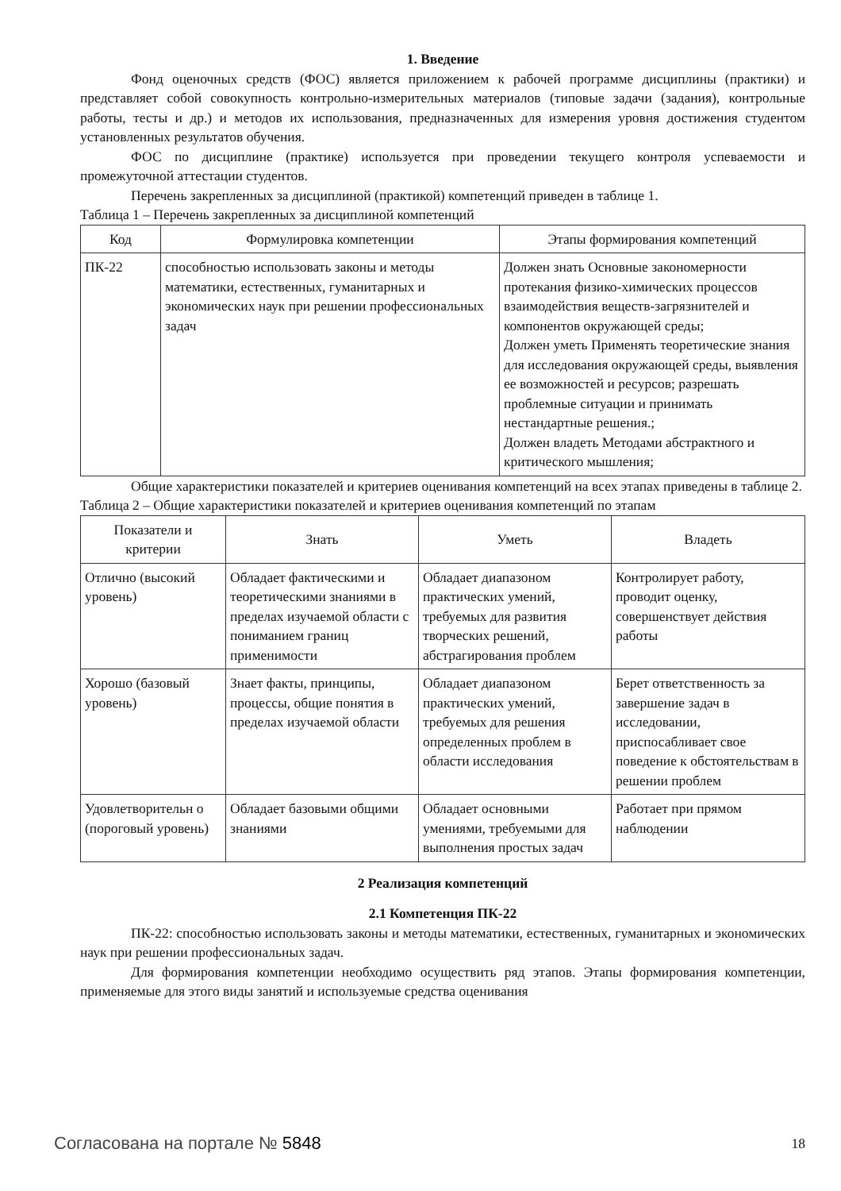1. Введение
Фонд оценочных средств (ФОС) является приложением к рабочей программе дисциплины (практики) и представляет собой совокупность контрольно-измерительных материалов (типовые задачи (задания), контрольные работы, тесты и др.) и методов их использования, предназначенных для измерения уровня достижения студентом установленных результатов обучения.
ФОС по дисциплине (практике) используется при проведении текущего контроля успеваемости и промежуточной аттестации студентов.
Перечень закрепленных за дисциплиной (практикой) компетенций приведен в таблице 1.
Таблица 1 – Перечень закрепленных за дисциплиной компетенций
| Код | Формулировка компетенции | Этапы формирования компетенций |
| --- | --- | --- |
| ПК-22 | способностью использовать законы и методы математики, естественных, гуманитарных и экономических наук при решении профессиональных задач | Должен знать Основные закономерности протекания физико-химических процессов взаимодействия веществ-загрязнителей и компонентов окружающей среды; Должен уметь Применять теоретические знания для исследования окружающей среды, выявления ее возможностей и ресурсов; разрешать проблемные ситуации и принимать нестандартные решения.; Должен владеть Методами абстрактного и критического мышления; |
Общие характеристики показателей и критериев оценивания компетенций на всех этапах приведены в таблице 2.
Таблица 2 – Общие характеристики показателей и критериев оценивания компетенций по этапам
| Показатели и критерии | Знать | Уметь | Владеть |
| --- | --- | --- | --- |
| Отлично (высокий уровень) | Обладает фактическими и теоретическими знаниями в пределах изучаемой области с пониманием границ применимости | Обладает диапазоном практических умений, требуемых для развития творческих решений, абстрагирования проблем | Контролирует работу, проводит оценку, совершенствует действия работы |
| Хорошо (базовый уровень) | Знает факты, принципы, процессы, общие понятия в пределах изучаемой области | Обладает диапазоном практических умений, требуемых для решения определенных проблем в области исследования | Берет ответственность за завершение задач в исследовании, приспосабливает свое поведение к обстоятельствам в решении проблем |
| Удовлетворительн о (пороговый уровень) | Обладает базовыми общими знаниями | Обладает основными умениями, требуемыми для выполнения простых задач | Работает при прямом наблюдении |
2 Реализация компетенций
2.1 Компетенция ПК-22
ПК-22: способностью использовать законы и методы математики, естественных, гуманитарных и экономических наук при решении профессиональных задач.
Для формирования компетенции необходимо осуществить ряд этапов. Этапы формирования компетенции, применяемые для этого виды занятий и используемые средства оценивания
Согласована на портале № 5848 18